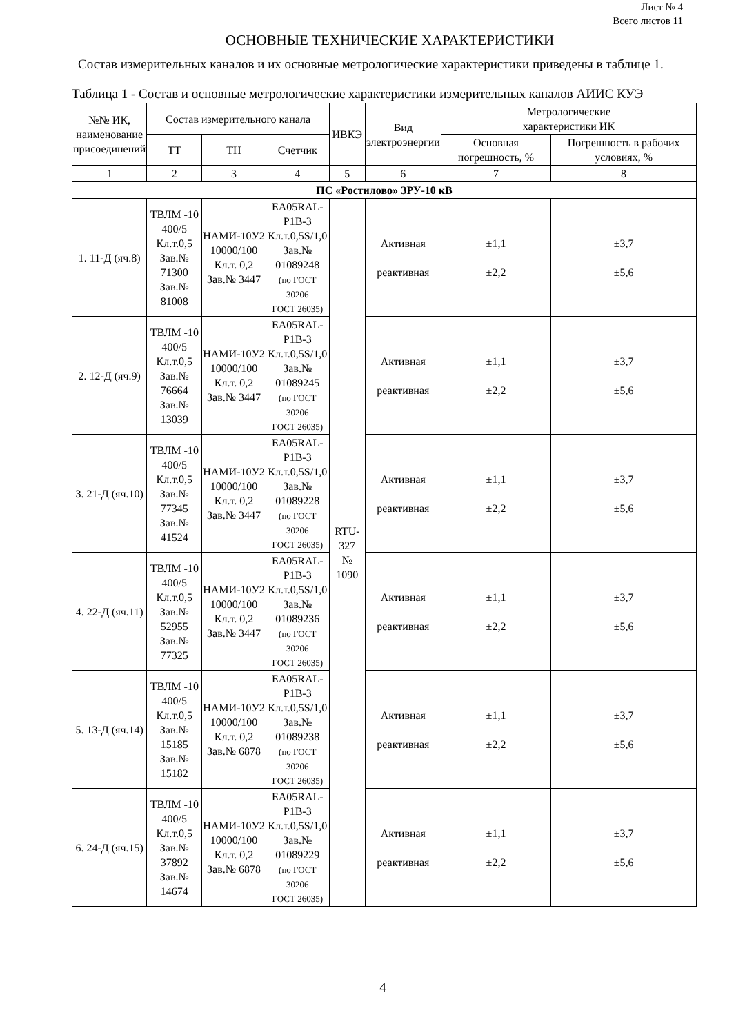Лист № 4
Всего листов 11
ОСНОВНЫЕ ТЕХНИЧЕСКИЕ ХАРАКТЕРИСТИКИ
Состав измерительных каналов и их основные метрологические характеристики приведены в таблице 1.
Таблица 1 - Состав и основные метрологические характеристики измерительных каналов АИИС КУЭ
| №№ ИК, наименование присоединений | Состав измерительного канала | | | ИВКЭ | Вид электроэнергии | Метрологические характеристики ИК | |
| --- | --- | --- | --- | --- | --- | --- | --- |
| | ТТ | ТН | Счетчик | | | Основная погрешность, % | Погрешность в рабочих условиях, % |
| 1 | 2 | 3 | 4 | 5 | 6 | 7 | 8 |
| ПС «Ростилово» ЗРУ-10 кВ | | | | | | | |
| 1. 11-Д (яч.8) | ТВЛМ -10 400/5 Кл.т.0,5 Зав.№ 71300 Зав.№ 81008 | НАМИ-10У2 10000/100 Кл.т. 0,2 Зав.№ 3447 | EA05RAL- P1B-3 Кл.т.0,5S/1,0 Зав.№ 01089248 (по ГОСТ 30206 ГОСТ 26035) | RTU- 327 № 1090 | Активная реактивная | ±1,1 ±2,2 | ±3,7 ±5,6 |
| 2. 12-Д (яч.9) | ТВЛМ -10 400/5 Кл.т.0,5 Зав.№ 76664 Зав.№ 13039 | НАМИ-10У2 10000/100 Кл.т. 0,2 Зав.№ 3447 | EA05RAL- P1B-3 Кл.т.0,5S/1,0 Зав.№ 01089245 (по ГОСТ 30206 ГОСТ 26035) | | Активная реактивная | ±1,1 ±2,2 | ±3,7 ±5,6 |
| 3. 21-Д (яч.10) | ТВЛМ -10 400/5 Кл.т.0,5 Зав.№ 77345 Зав.№ 41524 | НАМИ-10У2 10000/100 Кл.т. 0,2 Зав.№ 3447 | EA05RAL- P1B-3 Кл.т.0,5S/1,0 Зав.№ 01089228 (по ГОСТ 30206 ГОСТ 26035) | | Активная реактивная | ±1,1 ±2,2 | ±3,7 ±5,6 |
| 4. 22-Д (яч.11) | ТВЛМ -10 400/5 Кл.т.0,5 Зав.№ 52955 Зав.№ 77325 | НАМИ-10У2 10000/100 Кл.т. 0,2 Зав.№ 3447 | EA05RAL- P1B-3 Кл.т.0,5S/1,0 Зав.№ 01089236 (по ГОСТ 30206 ГОСТ 26035) | | Активная реактивная | ±1,1 ±2,2 | ±3,7 ±5,6 |
| 5. 13-Д (яч.14) | ТВЛМ -10 400/5 Кл.т.0,5 Зав.№ 15185 Зав.№ 15182 | НАМИ-10У2 10000/100 Кл.т. 0,2 Зав.№ 6878 | EA05RAL- P1B-3 Кл.т.0,5S/1,0 Зав.№ 01089238 (по ГОСТ 30206 ГОСТ 26035) | | Активная реактивная | ±1,1 ±2,2 | ±3,7 ±5,6 |
| 6. 24-Д (яч.15) | ТВЛМ -10 400/5 Кл.т.0,5 Зав.№ 37892 Зав.№ 14674 | НАМИ-10У2 10000/100 Кл.т. 0,2 Зав.№ 6878 | EA05RAL- P1B-3 Кл.т.0,5S/1,0 Зав.№ 01089229 (по ГОСТ 30206 ГОСТ 26035) | | Активная реактивная | ±1,1 ±2,2 | ±3,7 ±5,6 |
4